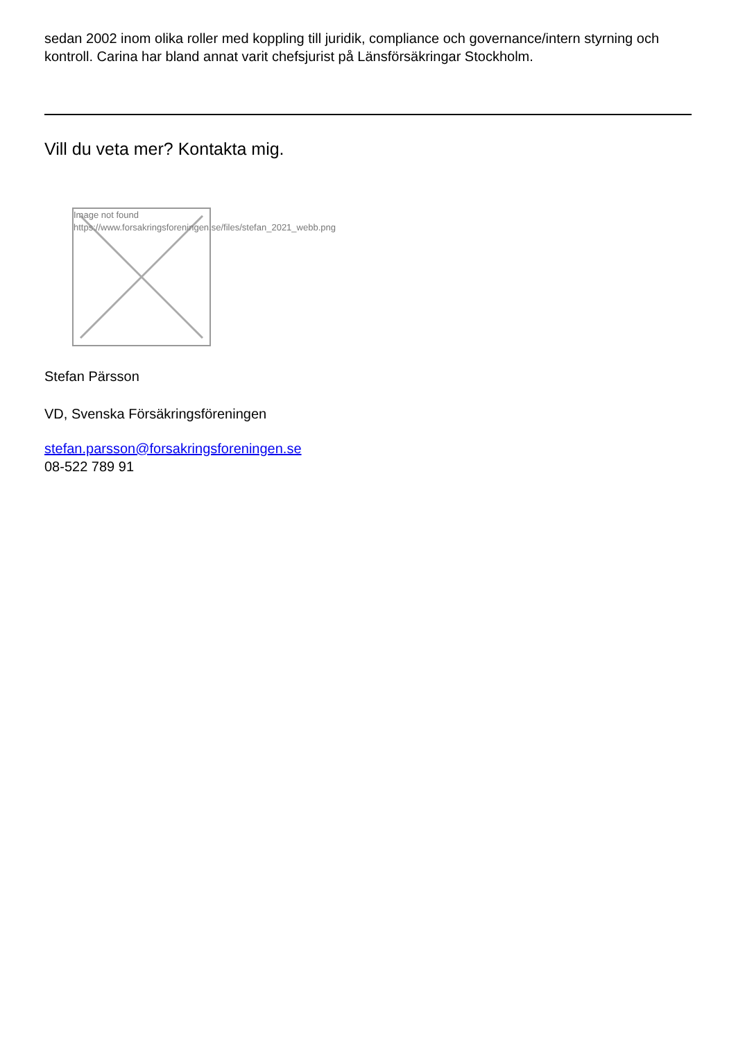sedan 2002 inom olika roller med koppling till juridik, compliance och governance/intern styrning och kontroll. Carina har bland annat varit chefsjurist på Länsförsäkringar Stockholm.
Vill du veta mer? Kontakta mig.
Image not found
https://www.forsakringsforeningen.se/files/stefan_2021_webb.png
Stefan Pärsson
VD, Svenska Försäkringsföreningen
stefan.parsson@forsakringsforeningen.se
08-522 789 91